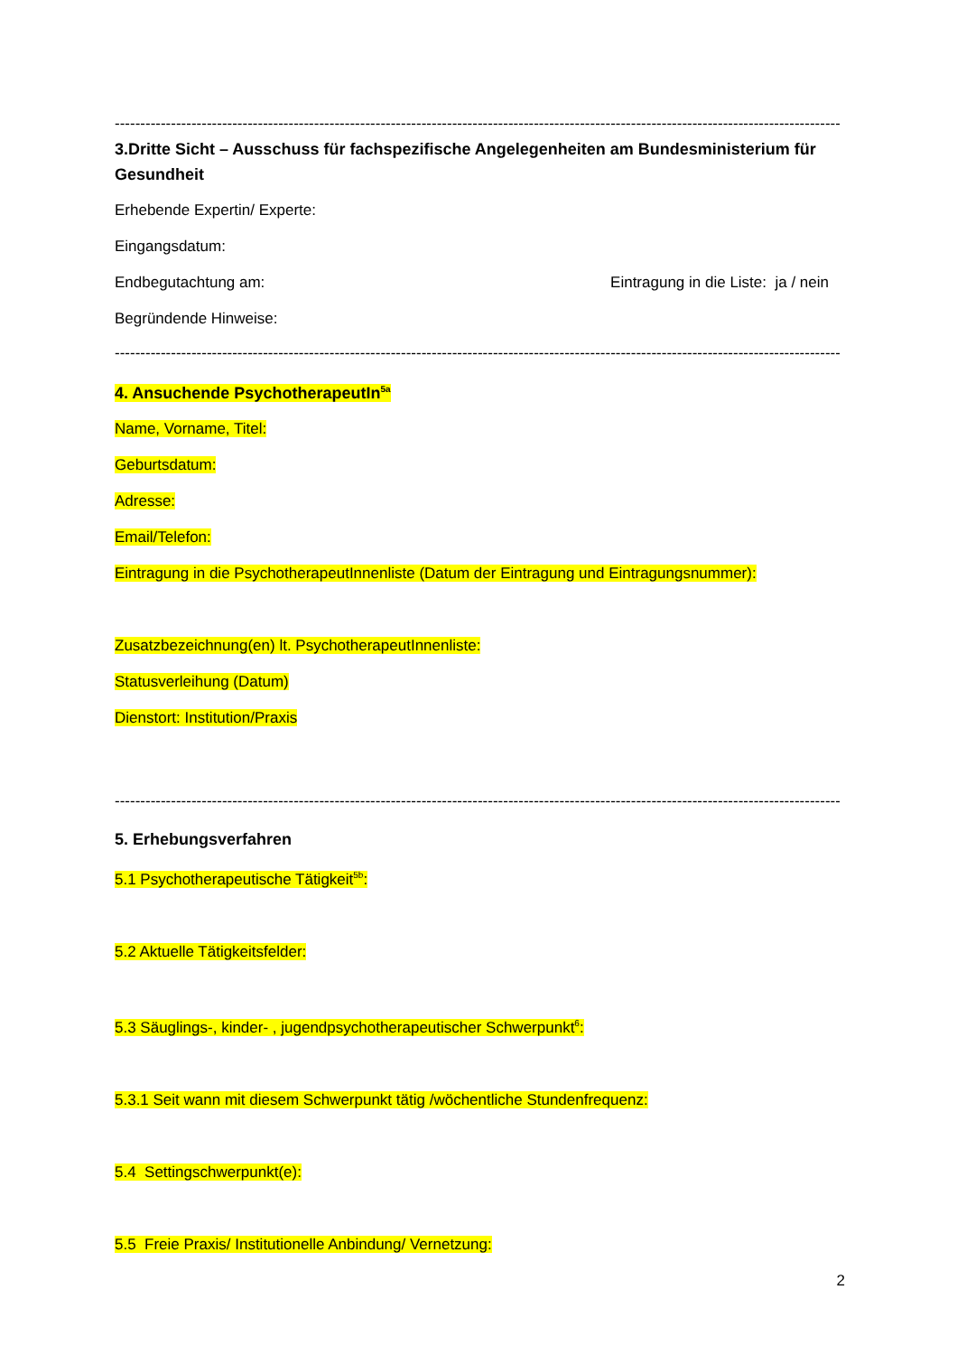--------------------------------------------------------------------------------------------------------------------------------------------------
3.Dritte Sicht – Ausschuss für fachspezifische Angelegenheiten am Bundesministerium für Gesundheit
Erhebende Expertin/ Experte:
Eingangsdatum:
Endbegutachtung am: Eintragung in die Liste: ja / nein
Begründende Hinweise:
--------------------------------------------------------------------------------------------------------------------------------------------------
4. Ansuchende PsychotherapeutIn<sup>5a</sup>
Name, Vorname, Titel:
Geburtsdatum:
Adresse:
Email/Telefon:
Eintragung in die PsychotherapeutInnenliste (Datum der Eintragung und Eintragungsnummer):
Zusatzbezeichnung(en) lt. PsychotherapeutInnenliste:
Statusverleihung (Datum)
Dienstort: Institution/Praxis
--------------------------------------------------------------------------------------------------------------------------------------------------
5. Erhebungsverfahren
5.1 Psychotherapeutische Tätigkeit<sup>5b</sup>:
5.2 Aktuelle Tätigkeitsfelder:
5.3 Säuglings-, kinder- , jugendpsychotherapeutischer Schwerpunkt<sup>6</sup>:
5.3.1 Seit wann mit diesem Schwerpunkt tätig /wöchentliche Stundenfrequenz:
5.4 Settingschwerpunkt(e):
5.5 Freie Praxis/ Institutionelle Anbindung/ Vernetzung:
2